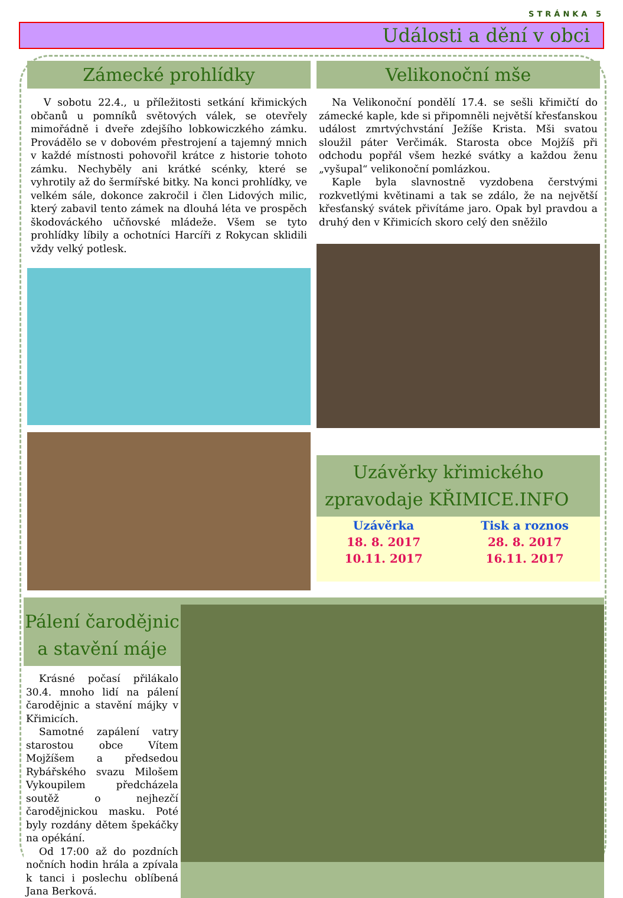STRÁNKA 5
Události a dění v obci
Zámecké prohlídky
V sobotu 22.4., u příležitosti setkání křimických občanů u pomníků světových válek, se otevřely mimořádně i dveře zdejšího lobkowiczkého zámku. Provádělo se v dobovém přestrojení a tajemný mnich v každé místnosti pohovořil krátce z historie tohoto zámku. Nechyběly ani krátké scénky, které se vyhrotily až do šermířské bitky. Na konci prohlídky, ve velkém sále, dokonce zakročil i člen Lidových milic, který zabavil tento zámek na dlouhá léta ve prospěch škodováckého učňovské mládeže. Všem se tyto prohlídky líbily a ochotníci Harcíři z Rokycan sklidili vždy velký potlesk.
Velikonoční mše
Na Velikonoční pondělí 17.4. se sešli křimičtí do zámecké kaple, kde si připomněli největší křesťanskou událost zmrtvýchvstání Ježíše Krista. Mši svatou sloužil páter Verčimák. Starosta obce Mojžíš při odchodu popřál všem hezké svátky a každou ženu „vyšupal“ velikonoční pomlázkou.
Kaple byla slavnostně vyzdobena čerstvými rozkvetlými květinami a tak se zdálo, že na největší křesťanský svátek přivítáme jaro. Opak byl pravdou a druhý den v Křimicích skoro celý den sněžilo
Uzávěrky křimického
zpravodaje KŘIMICE.INFO
| Uzávěrka | Tisk a roznos |
| 18. 8. 2017 | 28. 8. 2017 |
| 10.11. 2017 | 16.11. 2017 |
Pálení čarodějnic
a stavění máje
Krásné počasí přilákalo 30.4. mnoho lidí na pálení čarodějnic a stavění májky v Křimicích.
Samotné zapálení vatry starostou obce Vítem Mojžíšem a předsedou Rybářského svazu Milošem Vykoupilem předcházela soutěž o nejhezčí čarodějnickou masku. Poté byly rozdány dětem špekáčky na opékání.
Od 17:00 až do pozdních nočních hodin hrála a zpívala k tanci i poslechu oblíbená Jana Berková.